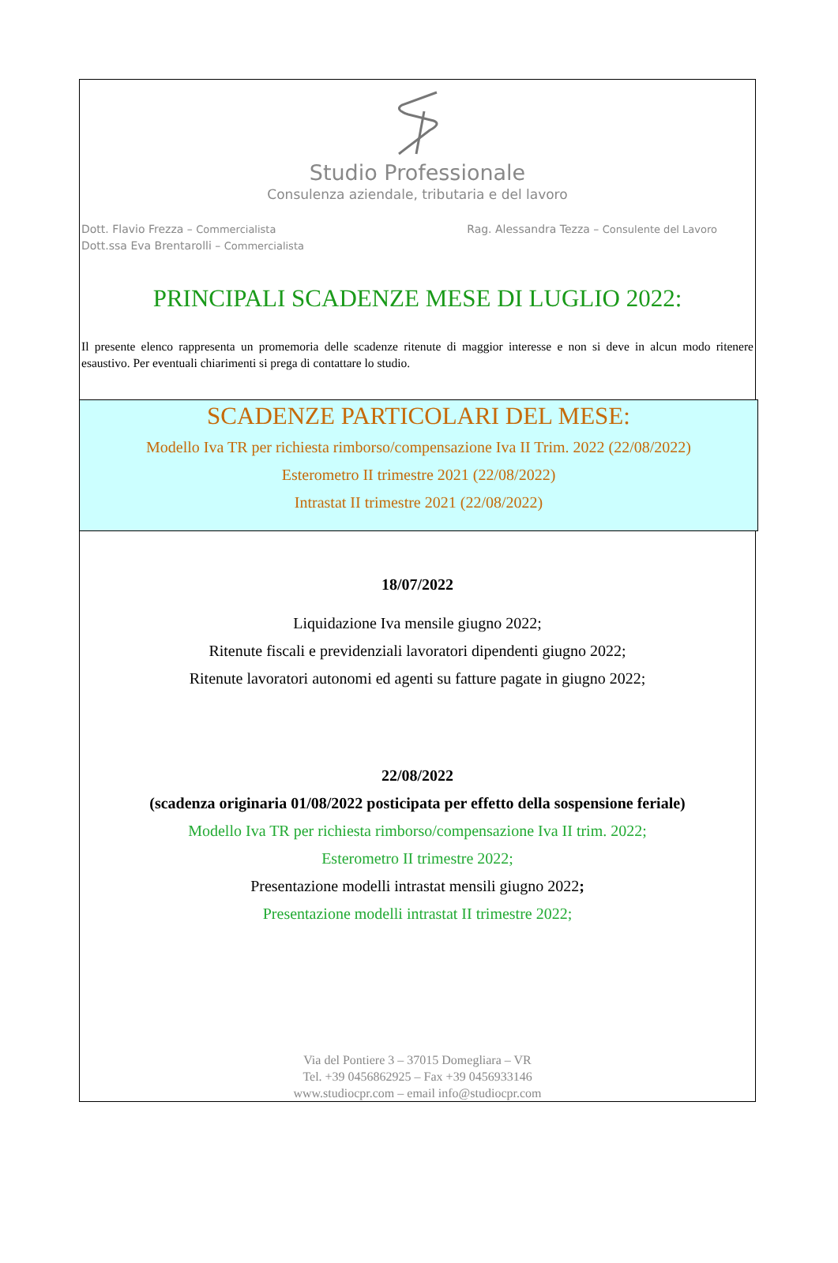Studio Professionale
Consulenza aziendale, tributaria e del lavoro
Dott. Flavio Frezza – Commercialista
Dott.ssa Eva Brentarolli – Commercialista
Rag. Alessandra Tezza – Consulente del Lavoro
PRINCIPALI SCADENZE MESE DI LUGLIO 2022:
Il presente elenco rappresenta un promemoria delle scadenze ritenute di maggior interesse e non si deve in alcun modo ritenere esaustivo. Per eventuali chiarimenti si prega di contattare lo studio.
SCADENZE PARTICOLARI DEL MESE:
Modello Iva TR per richiesta rimborso/compensazione Iva II Trim. 2022 (22/08/2022)
Esterometro II trimestre 2021 (22/08/2022)
Intrastat II trimestre 2021 (22/08/2022)
18/07/2022
Liquidazione Iva mensile giugno 2022;
Ritenute fiscali e previdenziali lavoratori dipendenti giugno 2022;
Ritenute lavoratori autonomi ed agenti su fatture pagate in giugno 2022;
22/08/2022
(scadenza originaria 01/08/2022 posticipata per effetto della sospensione feriale)
Modello Iva TR per richiesta rimborso/compensazione Iva II trim. 2022;
Esterometro II trimestre 2022;
Presentazione modelli intrastat mensili giugno 2022;
Presentazione modelli intrastat II trimestre 2022;
Via del Pontiere 3 – 37015 Domegliara – VR
Tel. +39 0456862925 – Fax +39 0456933146
www.studiocpr.com – email info@studiocpr.com